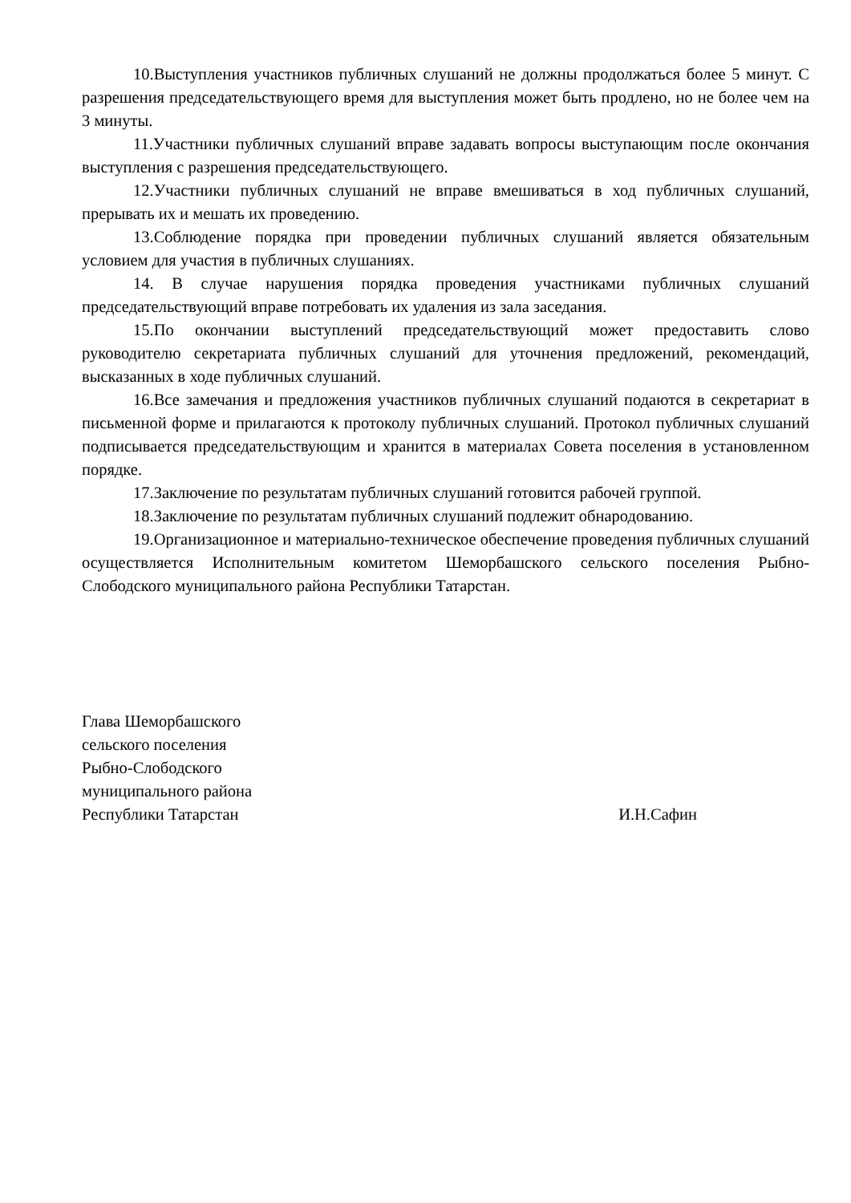10.Выступления участников публичных слушаний не должны продолжаться более 5 минут. С разрешения председательствующего время для выступления может быть продлено, но не более чем на 3 минуты.
11.Участники публичных слушаний вправе задавать вопросы выступающим после окончания выступления с разрешения председательствующего.
12.Участники публичных слушаний не вправе вмешиваться в ход публичных слушаний, прерывать их и мешать их проведению.
13.Соблюдение порядка при проведении публичных слушаний является обязательным условием для участия в публичных слушаниях.
14. В случае нарушения порядка проведения участниками публичных слушаний председательствующий вправе потребовать их удаления из зала заседания.
15.По окончании выступлений председательствующий может предоставить слово руководителю секретариата публичных слушаний для уточнения предложений, рекомендаций, высказанных в ходе публичных слушаний.
16.Все замечания и предложения участников публичных слушаний подаются в секретариат в письменной форме и прилагаются к протоколу публичных слушаний. Протокол публичных слушаний подписывается председательствующим и хранится в материалах Совета поселения в установленном порядке.
17.Заключение по результатам публичных слушаний готовится рабочей группой.
18.Заключение по результатам публичных слушаний подлежит обнародованию.
19.Организационное и материально-техническое обеспечение проведения публичных слушаний осуществляется Исполнительным комитетом Шеморбашского сельского поселения Рыбно-Слободского муниципального района Республики Татарстан.
Глава Шеморбашского
сельского поселения
Рыбно-Слободского
муниципального района
Республики Татарстан
И.Н.Сафин